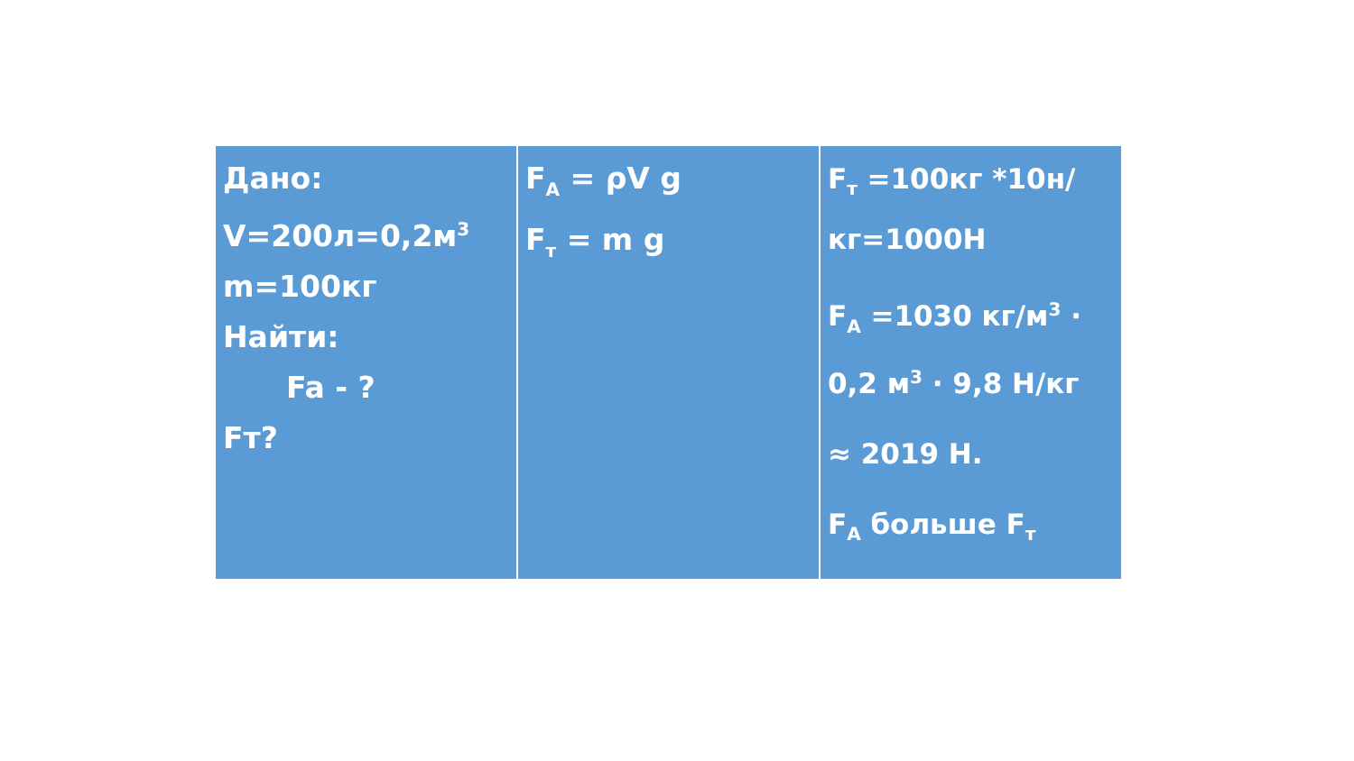Дано:
V=200л=0,2м<sup>3</sup>
m=100кг
Найти:
Fa - ?
Fт?
F<sub>A</sub> = ρV g
F<sub>т</sub> = m g
F<sub>т</sub> =100кг *10н/кг=1000Н
F<sub>A</sub> =1030 кг/м<sup>3</sup> · 0,2 м<sup>3</sup> · 9,8 Н/кг
≈ 2019 Н.
F<sub>A</sub> больше F<sub>т</sub>